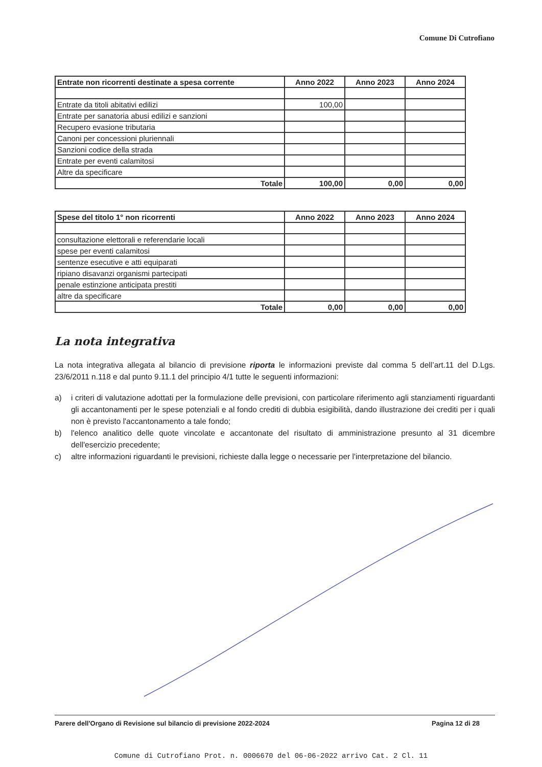Comune Di Cutrofiano
| Entrate non ricorrenti destinate a spesa corrente | Anno 2022 | Anno 2023 | Anno 2024 |
| --- | --- | --- | --- |
| Entrate da titoli abitativi edilizi | 100,00 | | |
| Entrate per sanatoria abusi edilizi e sanzioni | | | |
| Recupero evasione tributaria | | | |
| Canoni per concessioni pluriennali | | | |
| Sanzioni codice della strada | | | |
| Entrate per eventi calamitosi | | | |
| Altre da specificare | | | |
| Totale | 100,00 | 0,00 | 0,00 |
| Spese del titolo 1° non ricorrenti | Anno 2022 | Anno 2023 | Anno 2024 |
| --- | --- | --- | --- |
| consultazione elettorali e referendarie locali | | | |
| spese per eventi calamitosi | | | |
| sentenze esecutive e atti equiparati | | | |
| ripiano disavanzi organismi partecipati | | | |
| penale estinzione anticipata prestiti | | | |
| altre da specificare | | | |
| Totale | 0,00 | 0,00 | 0,00 |
La nota integrativa
La nota integrativa allegata al bilancio di previsione riporta le informazioni previste dal comma 5 dell’art.11 del D.Lgs. 23/6/2011 n.118 e dal punto 9.11.1 del principio 4/1 tutte le seguenti informazioni:
a) i criteri di valutazione adottati per la formulazione delle previsioni, con particolare riferimento agli stanziamenti riguardanti gli accantonamenti per le spese potenziali e al fondo crediti di dubbia esigibilità, dando illustrazione dei crediti per i quali non è previsto l'accantonamento a tale fondo;
b) l'elenco analitico delle quote vincolate e accantonate del risultato di amministrazione presunto al 31 dicembre dell'esercizio precedente;
c) altre informazioni riguardanti le previsioni, richieste dalla legge o necessarie per l'interpretazione del bilancio.
Parere dell'Organo di Revisione sul bilancio di previsione 2022-2024 Pagina 12 di 28
Comune di Cutrofiano Prot. n. 0006670 del 06-06-2022 arrivo Cat. 2 Cl. 11